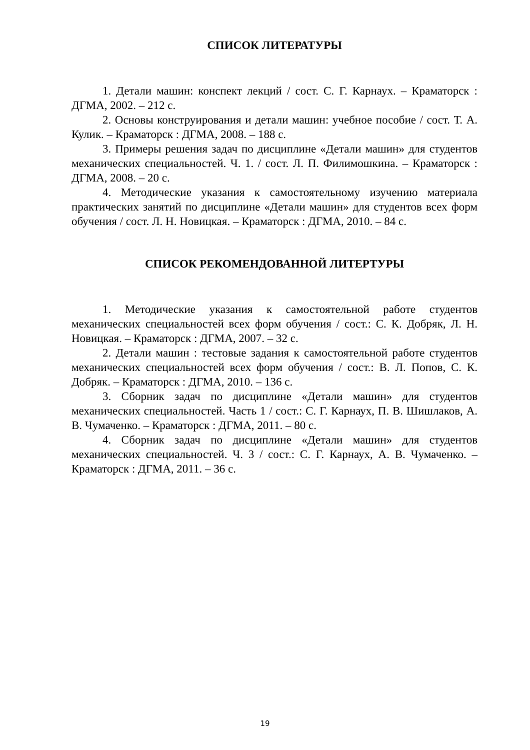СПИСОК ЛИТЕРАТУРЫ
1. Детали машин: конспект лекций / сост. С. Г. Карнаух. – Краматорск : ДГМА, 2002. – 212 с.
2. Основы конструирования и детали машин: учебное пособие / сост. Т. А. Кулик. – Краматорск : ДГМА, 2008. – 188 с.
3. Примеры решения задач по дисциплине «Детали машин» для студентов механических специальностей. Ч. 1. / сост. Л. П. Филимошкина. – Краматорск : ДГМА, 2008. – 20 с.
4. Методические указания к самостоятельному изучению материала практических занятий по дисциплине «Детали машин» для студентов всех форм обучения / сост. Л. Н. Новицкая. – Краматорск : ДГМА, 2010. – 84 с.
СПИСОК РЕКОМЕНДОВАННОЙ ЛИТЕРТУРЫ
1. Методические указания к самостоятельной работе студентов механических специальностей всех форм обучения / сост.: С. К. Добряк, Л. Н. Новицкая. – Краматорск : ДГМА, 2007. – 32 с.
2. Детали машин : тестовые задания к самостоятельной работе студентов механических специальностей всех форм обучения / сост.: В. Л. Попов, С. К. Добряк. – Краматорск : ДГМА, 2010. – 136 с.
3. Сборник задач по дисциплине «Детали машин» для студентов механических специальностей. Часть 1 / сост.: С. Г. Карнаух, П. В. Шишлаков, А. В. Чумаченко. – Краматорск : ДГМА, 2011. – 80 с.
4. Сборник задач по дисциплине «Детали машин» для студентов механических специальностей. Ч. 3 / сост.: С. Г. Карнаух, А. В. Чумаченко. – Краматорск : ДГМА, 2011. – 36 с.
19